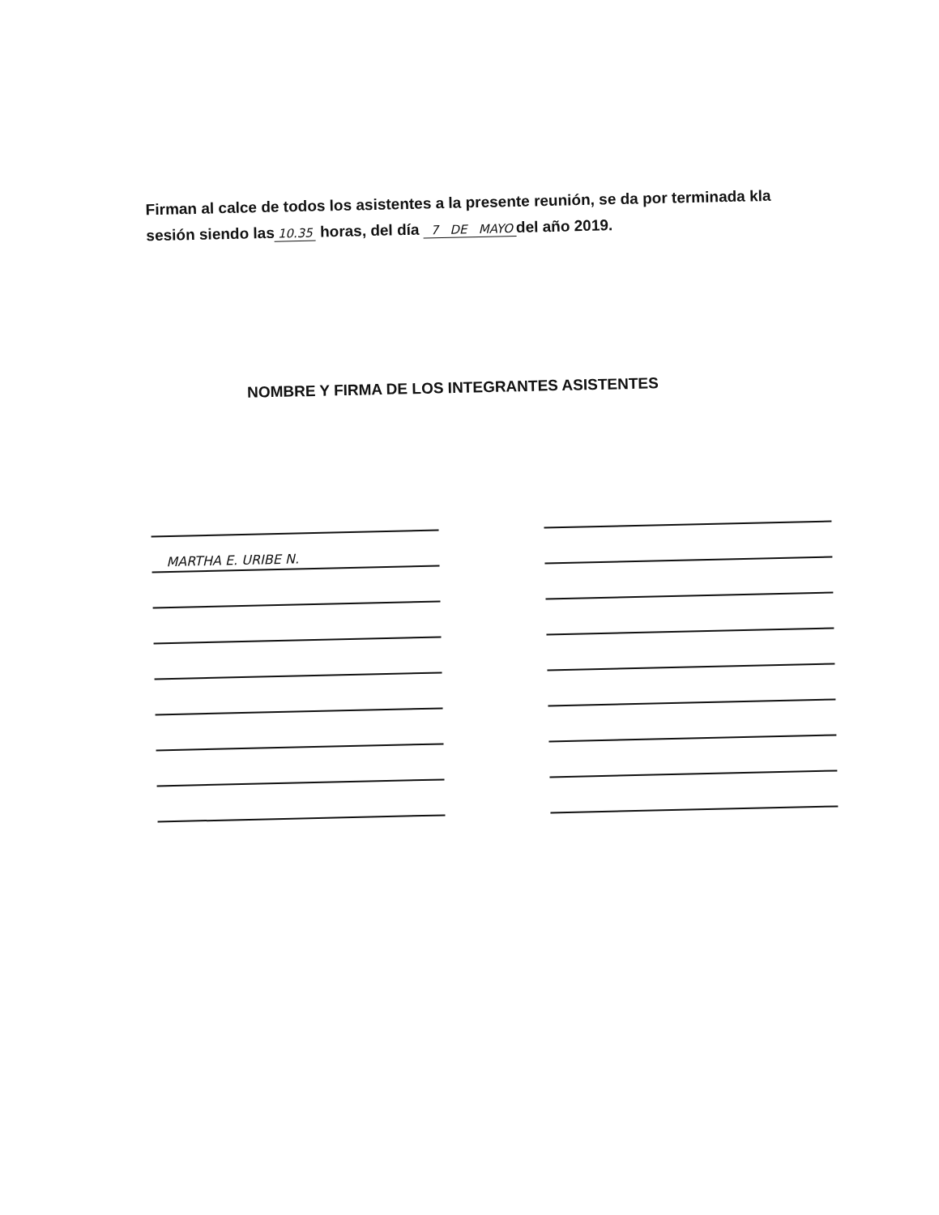Firman al calce de todos los asistentes a la presente reunión, se da por terminada kla sesión siendo las 10.35 horas, del día 7 DE MAYO del año 2019.
NOMBRE Y FIRMA DE LOS INTEGRANTES ASISTENTES
MARTHA E. URIBE N.